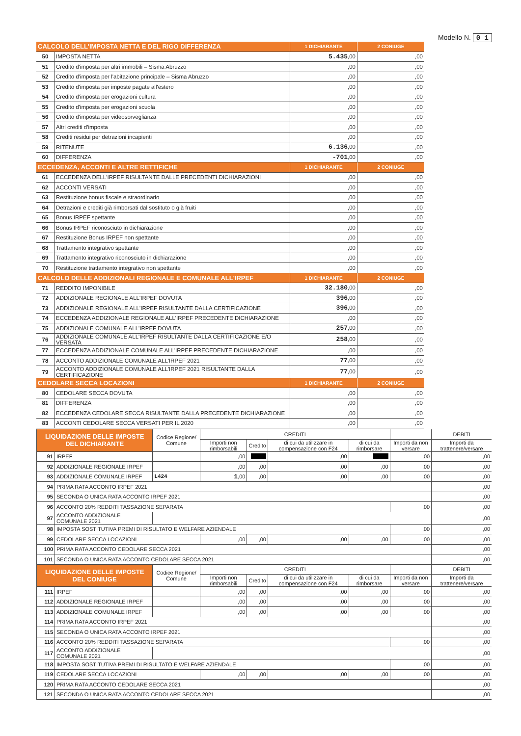Modello N. 0 1
| CALCOLO DELL'IMPOSTA NETTA E DEL RIGO DIFFERENZA | | 1 DICHIARANTE | 2 CONIUGE |
| --- | --- | --- | --- |
| 50 | IMPOSTA NETTA | 5.435 ,00 | ,00 |
| 51 | Credito d'imposta per altri immobili – Sisma Abruzzo | ,00 | ,00 |
| 52 | Credito d'imposta per l'abitazione principale – Sisma Abruzzo | ,00 | ,00 |
| 53 | Credito d'imposta per imposte pagate all'estero | ,00 | ,00 |
| 54 | Credito d'imposta per erogazioni cultura | ,00 | ,00 |
| 55 | Credito d'imposta per erogazioni scuola | ,00 | ,00 |
| 56 | Credito d'imposta per videosorveglianza | ,00 | ,00 |
| 57 | Altri crediti d'imposta | ,00 | ,00 |
| 58 | Crediti residui per detrazioni incapienti | ,00 | ,00 |
| 59 | RITENUTE | 6.136 ,00 | ,00 |
| 60 | DIFFERENZA | -701 ,00 | ,00 |
| ECCEDENZA, ACCONTI E ALTRE RETTIFICHE | | 1 DICHIARANTE | 2 CONIUGE |
| 61 | ECCEDENZA DELL'IRPEF RISULTANTE DALLE PRECEDENTI DICHIARAZIONI | ,00 | ,00 |
| 62 | ACCONTI VERSATI | ,00 | ,00 |
| 63 | Restituzione bonus fiscale e straordinario | ,00 | ,00 |
| 64 | Detrazioni e crediti già rimborsati dal sostituto o già fruiti | ,00 | ,00 |
| 65 | Bonus IRPEF spettante | ,00 | ,00 |
| 66 | Bonus IRPEF riconosciuto in dichiarazione | ,00 | ,00 |
| 67 | Restituzione Bonus IRPEF non spettante | ,00 | ,00 |
| 68 | Trattamento integrativo spettante | ,00 | ,00 |
| 69 | Trattamento integrativo riconosciuto in dichiarazione | ,00 | ,00 |
| 70 | Restituzione trattamento integrativo non spettante | ,00 | ,00 |
| CALCOLO DELLE ADDIZIONALI REGIONALE E COMUNALE ALL'IRPEF | | 1 DICHIARANTE | 2 CONIUGE |
| 71 | REDDITO IMPONIBILE | 32.180 ,00 | ,00 |
| 72 | ADDIZIONALE REGIONALE ALL'IRPEF DOVUTA | 396 ,00 | ,00 |
| 73 | ADDIZIONALE REGIONALE ALL'IRPEF RISULTANTE DALLA CERTIFICAZIONE | 396 ,00 | ,00 |
| 74 | ECCEDENZA ADDIZIONALE REGIONALE ALL'IRPEF PRECEDENTE DICHIARAZIONE | ,00 | ,00 |
| 75 | ADDIZIONALE COMUNALE ALL'IRPEF DOVUTA | 257 ,00 | ,00 |
| 76 | ADDIZIONALE COMUNALE ALL'IRPEF RISULTANTE DALLA CERTIFICAZIONE E/O VERSATA | 258 ,00 | ,00 |
| 77 | ECCEDENZA ADDIZIONALE COMUNALE ALL'IRPEF PRECEDENTE DICHIARAZIONE | ,00 | ,00 |
| 78 | ACCONTO ADDIZIONALE COMUNALE ALL'IRPEF 2021 | 77 ,00 | ,00 |
| 79 | ACCONTO ADDIZIONALE COMUNALE ALL'IRPEF 2021 RISULTANTE DALLA CERTIFICAZIONE | 77 ,00 | ,00 |
| CEDOLARE SECCA LOCAZIONI | | 1 DICHIARANTE | 2 CONIUGE |
| 80 | CEDOLARE SECCA DOVUTA | ,00 | ,00 |
| 81 | DIFFERENZA | ,00 | ,00 |
| 82 | ECCEDENZA CEDOLARE SECCA RISULTANTE DALLA PRECEDENTE DICHIARAZIONE | ,00 | ,00 |
| 83 | ACCONTI CEDOLARE SECCA VERSATI PER IL 2020 | ,00 | ,00 |
| LIQUIDAZIONE DELLE IMPOSTE DEL DICHIARANTE | | Codice Regione/ Comune | CREDITI | | | | | DEBITI |
| | | | Importi non rimborsabili | Credito | di cui da utilizzare in compensazione con F24 | di cui da rimborsare | Importi da non versare | Importi da trattenere/versare |
| 91 | IRPEF | | ,00 | | ,00 | | ,00 | ,00 |
| 92 | ADDIZIONALE REGIONALE IRPEF | | ,00 | ,00 | ,00 | ,00 | ,00 | ,00 |
| 93 | ADDIZIONALE COMUNALE IRPEF | L424 | 1 ,00 | ,00 | ,00 | ,00 | ,00 | ,00 |
| 94 | PRIMA RATA ACCONTO IRPEF 2021 | | | | | | | ,00 |
| 95 | SECONDA O UNICA RATA ACCONTO IRPEF 2021 | | | | | | | ,00 |
| 96 | ACCONTO 20% REDDITI TASSAZIONE SEPARATA | | | | | | ,00 | ,00 |
| 97 | ACCONTO ADDIZIONALE COMUNALE 2021 | | | | | | | ,00 |
| 98 | IMPOSTA SOSTITUTIVA PREMI DI RISULTATO E WELFARE AZIENDALE | | | | | | ,00 | ,00 |
| 99 | CEDOLARE SECCA LOCAZIONI | | ,00 | ,00 | ,00 | ,00 | ,00 | ,00 |
| 100 | PRIMA RATA ACCONTO CEDOLARE SECCA 2021 | | | | | | | ,00 |
| 101 | SECONDA O UNICA RATA ACCONTO CEDOLARE SECCA 2021 | | | | | | | ,00 |
| LIQUIDAZIONE DELLE IMPOSTE DEL CONIUGE | | Codice Regione/ Comune | CREDITI | | | | | DEBITI |
| | | | Importi non rimborsabili | Credito | di cui da utilizzare in compensazione con F24 | di cui da rimborsare | Importi da non versare | Importi da trattenere/versare |
| 111 | IRPEF | | ,00 | ,00 | ,00 | ,00 | ,00 | ,00 |
| 112 | ADDIZIONALE REGIONALE IRPEF | | ,00 | ,00 | ,00 | ,00 | ,00 | ,00 |
| 113 | ADDIZIONALE COMUNALE IRPEF | | ,00 | ,00 | ,00 | ,00 | ,00 | ,00 |
| 114 | PRIMA RATA ACCONTO IRPEF 2021 | | | | | | | ,00 |
| 115 | SECONDA O UNICA RATA ACCONTO IRPEF 2021 | | | | | | | ,00 |
| 116 | ACCONTO 20% REDDITI TASSAZIONE SEPARATA | | | | | | ,00 | ,00 |
| 117 | ACCONTO ADDIZIONALE COMUNALE 2021 | | | | | | | ,00 |
| 118 | IMPOSTA SOSTITUTIVA PREMI DI RISULTATO E WELFARE AZIENDALE | | | | | | ,00 | ,00 |
| 119 | CEDOLARE SECCA LOCAZIONI | | ,00 | ,00 | ,00 | ,00 | ,00 | ,00 |
| 120 | PRIMA RATA ACCONTO CEDOLARE SECCA 2021 | | | | | | | ,00 |
| 121 | SECONDA O UNICA RATA ACCONTO CEDOLARE SECCA 2021 | | | | | | | ,00 |